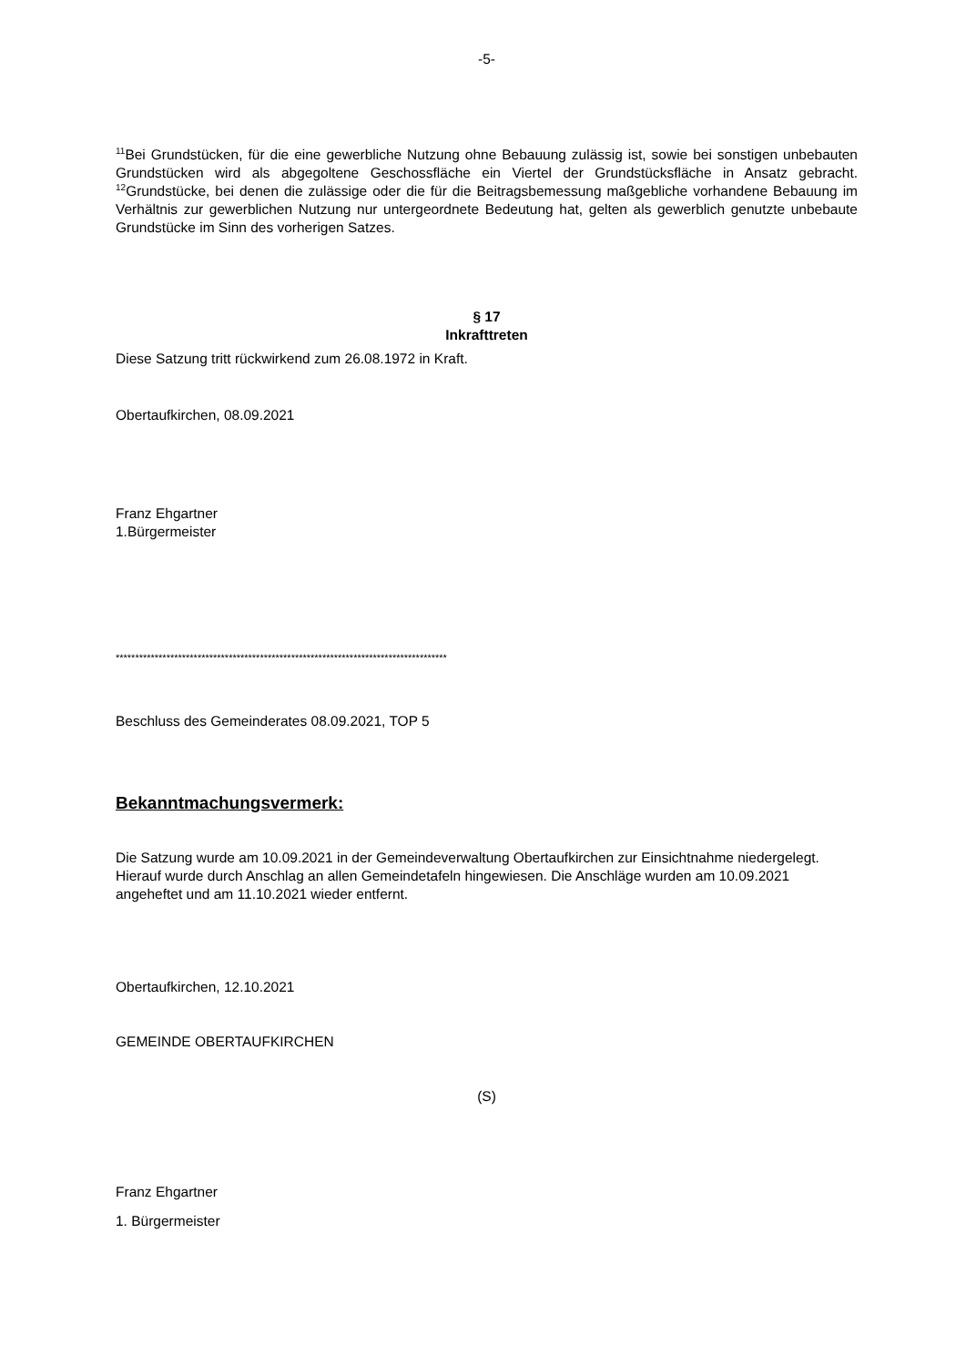-5-
<sup>11</sup> Bei Grundstücken, für die eine gewerbliche Nutzung ohne Bebauung zulässig ist, sowie bei sonstigen unbebauten Grundstücken wird als abgegoltene Geschossfläche ein Viertel der Grundstücksfläche in Ansatz gebracht. <sup>12</sup>Grundstücke, bei denen die zulässige oder die für die Beitragsbemessung maßgebliche vorhandene Bebauung im Verhältnis zur gewerblichen Nutzung nur untergeordnete Bedeutung hat, gelten als gewerblich genutzte unbebaute Grundstücke im Sinn des vorherigen Satzes.
§ 17
Inkrafttreten
Diese Satzung tritt rückwirkend zum 26.08.1972 in Kraft.
Obertaufkirchen, 08.09.2021
Franz Ehgartner
1.Bürgermeister
*************************************************************************************
Beschluss des Gemeinderates 08.09.2021, TOP 5
Bekanntmachungsvermerk:
Die Satzung wurde am 10.09.2021 in der Gemeindeverwaltung Obertaufkirchen zur Einsichtnahme niedergelegt. Hierauf wurde durch Anschlag an allen Gemeindetafeln hingewiesen. Die Anschläge wurden am 10.09.2021 angeheftet und am 11.10.2021 wieder entfernt.
Obertaufkirchen, 12.10.2021
GEMEINDE OBERTAUFKIRCHEN
(S)
Franz Ehgartner
1. Bürgermeister